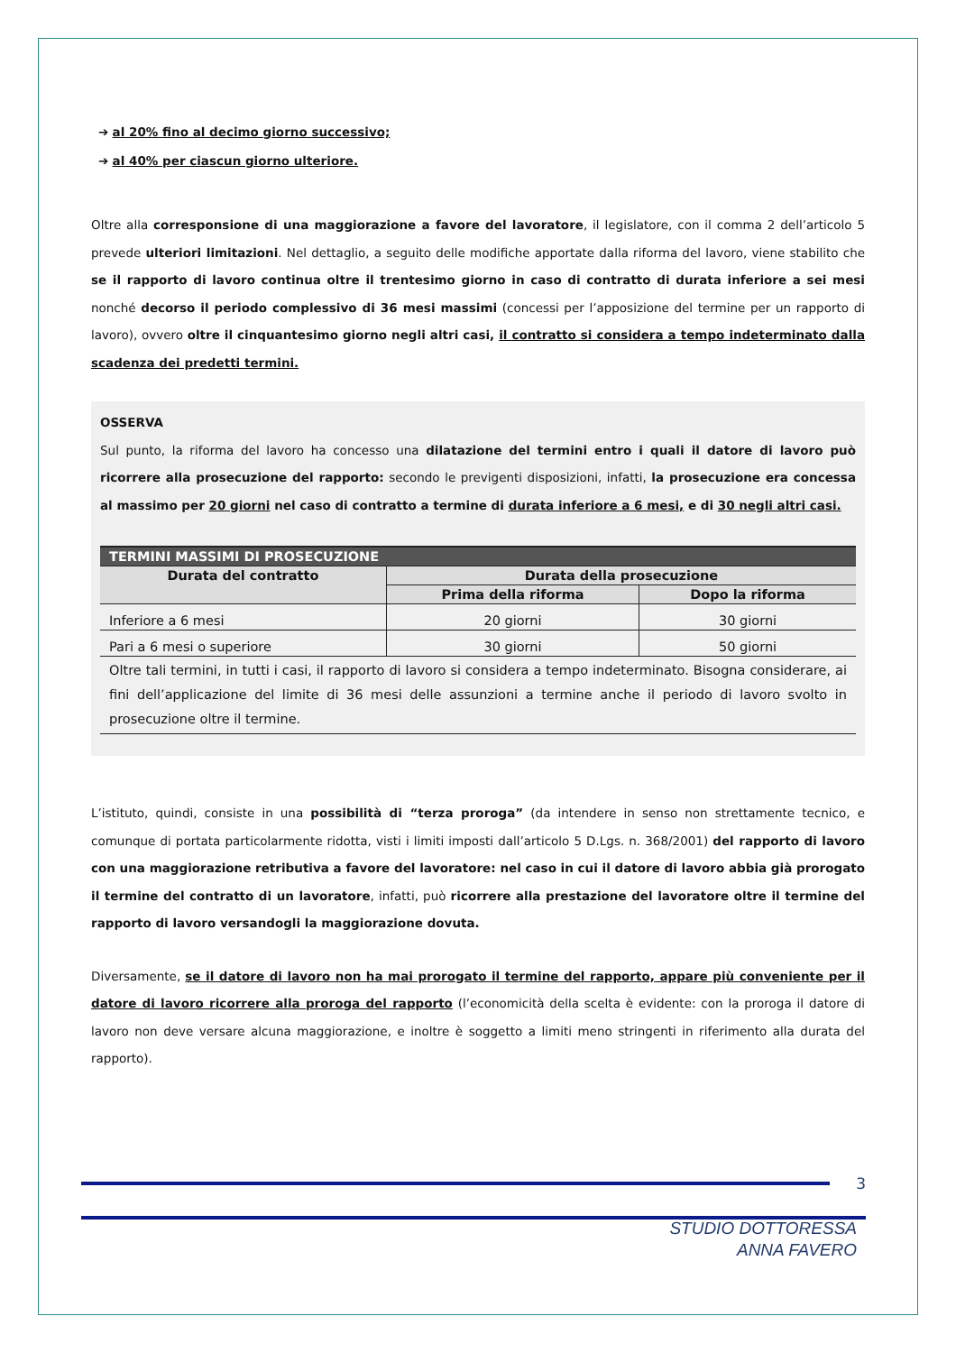➔ al 20% fino al decimo giorno successivo;
➔ al 40% per ciascun giorno ulteriore.
Oltre alla corresponsione di una maggiorazione a favore del lavoratore, il legislatore, con il comma 2 dell’articolo 5 prevede ulteriori limitazioni. Nel dettaglio, a seguito delle modifiche apportate dalla riforma del lavoro, viene stabilito che se il rapporto di lavoro continua oltre il trentesimo giorno in caso di contratto di durata inferiore a sei mesi nonché decorso il periodo complessivo di 36 mesi massimi (concessi per l’apposizione del termine per un rapporto di lavoro), ovvero oltre il cinquantesimo giorno negli altri casi, il contratto si considera a tempo indeterminato dalla scadenza dei predetti termini.
OSSERVA
Sul punto, la riforma del lavoro ha concesso una dilatazione del termini entro i quali il datore di lavoro può ricorrere alla prosecuzione del rapporto: secondo le previgenti disposizioni, infatti, la prosecuzione era concessa al massimo per 20 giorni nel caso di contratto a termine di durata inferiore a 6 mesi, e di 30 negli altri casi.
| TERMINI MASSIMI DI PROSECUZIONE | | |
| --- | --- | --- |
| Durata del contratto | Durata della prosecuzione | |
| | Prima della riforma | Dopo la riforma |
| Inferiore a 6 mesi | 20 giorni | 30 giorni |
| Pari a 6 mesi o superiore | 30 giorni | 50 giorni |
| Oltre tali termini, in tutti i casi, il rapporto di lavoro si considera a tempo indeterminato. Bisogna considerare, ai fini dell’applicazione del limite di 36 mesi delle assunzioni a termine anche il periodo di lavoro svolto in prosecuzione oltre il termine. | | |
L’istituto, quindi, consiste in una possibilità di “terza proroga” (da intendere in senso non strettamente tecnico, e comunque di portata particolarmente ridotta, visti i limiti imposti dall’articolo 5 D.Lgs. n. 368/2001) del rapporto di lavoro con una maggiorazione retributiva a favore del lavoratore: nel caso in cui il datore di lavoro abbia già prorogato il termine del contratto di un lavoratore, infatti, può ricorrere alla prestazione del lavoratore oltre il termine del rapporto di lavoro versandogli la maggiorazione dovuta.
Diversamente, se il datore di lavoro non ha mai prorogato il termine del rapporto, appare più conveniente per il datore di lavoro ricorrere alla proroga del rapporto (l’economicità della scelta è evidente: con la proroga il datore di lavoro non deve versare alcuna maggiorazione, e inoltre è soggetto a limiti meno stringenti in riferimento alla durata del rapporto).
3
STUDIO DOTTORESSA
ANNA FAVERO